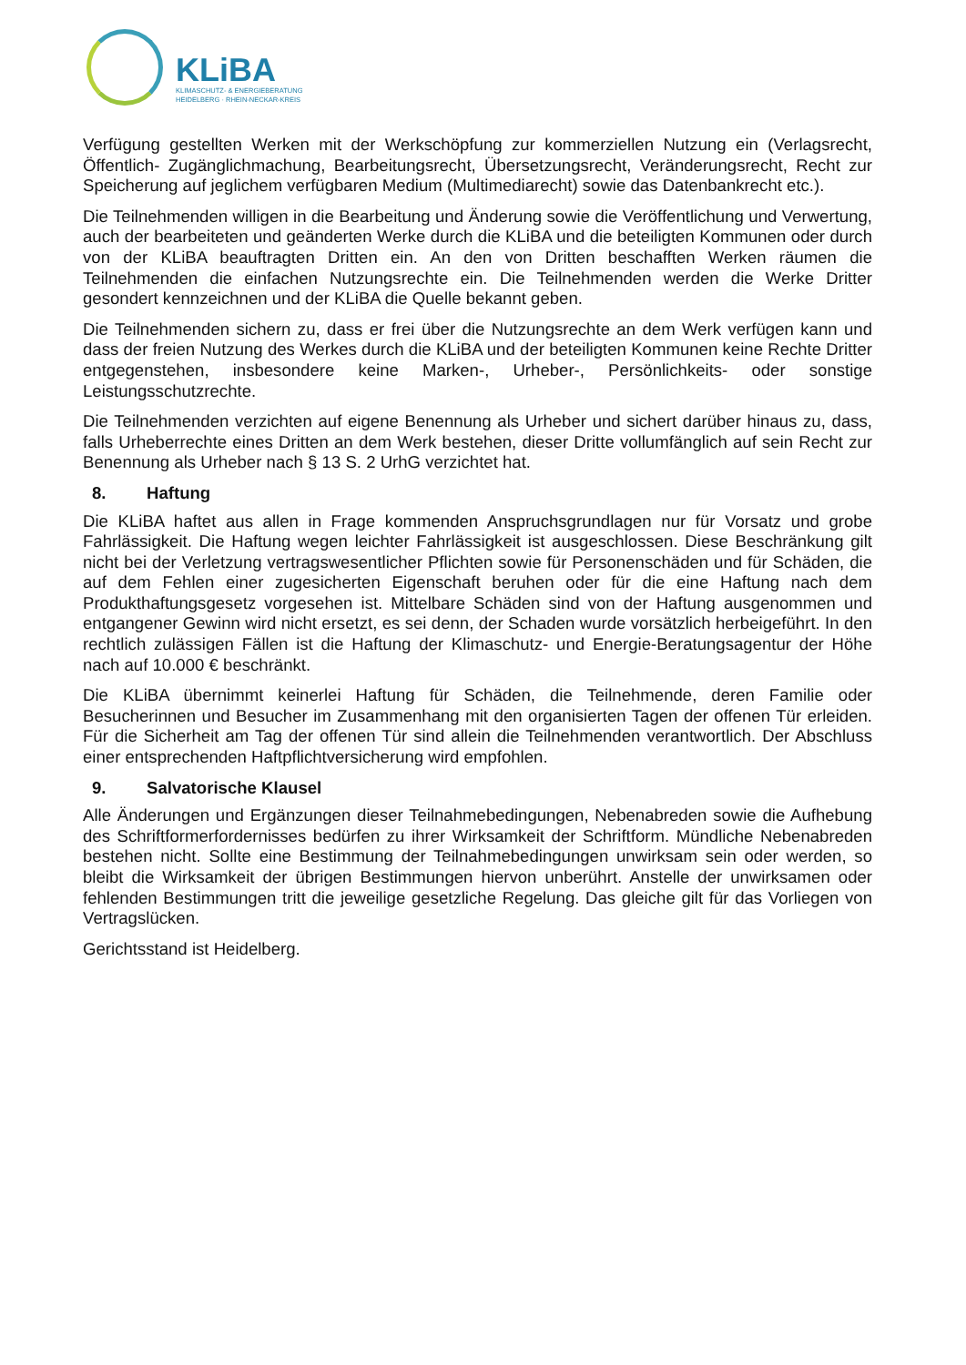KLiBA
KLIMASCHUTZ- & ENERGIEBERATUNG
HEIDELBERG · RHEIN-NECKAR-KREIS
Verfügung gestellten Werken mit der Werkschöpfung zur kommerziellen Nutzung ein (Verlagsrecht, Öffentlich- Zugänglichmachung, Bearbeitungsrecht, Übersetzungsrecht, Veränderungsrecht, Recht zur Speicherung auf jeglichem verfügbaren Medium (Multimediarecht) sowie das Datenbankrecht etc.).
Die Teilnehmenden willigen in die Bearbeitung und Änderung sowie die Veröffentlichung und Verwertung, auch der bearbeiteten und geänderten Werke durch die KLiBA und die beteiligten Kommunen oder durch von der KLiBA beauftragten Dritten ein. An den von Dritten beschafften Werken räumen die Teilnehmenden die einfachen Nutzungsrechte ein. Die Teilnehmenden werden die Werke Dritter gesondert kennzeichnen und der KLiBA die Quelle bekannt geben.
Die Teilnehmenden sichern zu, dass er frei über die Nutzungsrechte an dem Werk verfügen kann und dass der freien Nutzung des Werkes durch die KLiBA und der beteiligten Kommunen keine Rechte Dritter entgegenstehen, insbesondere keine Marken-, Urheber-, Persönlichkeits- oder sonstige Leistungsschutzrechte.
Die Teilnehmenden verzichten auf eigene Benennung als Urheber und sichert darüber hinaus zu, dass, falls Urheberrechte eines Dritten an dem Werk bestehen, dieser Dritte vollumfänglich auf sein Recht zur Benennung als Urheber nach § 13 S. 2 UrhG verzichtet hat.
8. Haftung
Die KLiBA haftet aus allen in Frage kommenden Anspruchsgrundlagen nur für Vorsatz und grobe Fahrlässigkeit. Die Haftung wegen leichter Fahrlässigkeit ist ausgeschlossen. Diese Beschränkung gilt nicht bei der Verletzung vertragswesentlicher Pflichten sowie für Personenschäden und für Schäden, die auf dem Fehlen einer zugesicherten Eigenschaft beruhen oder für die eine Haftung nach dem Produkthaftungsgesetz vorgesehen ist. Mittelbare Schäden sind von der Haftung ausgenommen und entgangener Gewinn wird nicht ersetzt, es sei denn, der Schaden wurde vorsätzlich herbeigeführt. In den rechtlich zulässigen Fällen ist die Haftung der Klimaschutz- und Energie-Beratungsagentur der Höhe nach auf 10.000 € beschränkt.
Die KLiBA übernimmt keinerlei Haftung für Schäden, die Teilnehmende, deren Familie oder Besucherinnen und Besucher im Zusammenhang mit den organisierten Tagen der offenen Tür erleiden. Für die Sicherheit am Tag der offenen Tür sind allein die Teilnehmenden verantwortlich. Der Abschluss einer entsprechenden Haftpflichtversicherung wird empfohlen.
9. Salvatorische Klausel
Alle Änderungen und Ergänzungen dieser Teilnahmebedingungen, Nebenabreden sowie die Aufhebung des Schriftformerfordernisses bedürfen zu ihrer Wirksamkeit der Schriftform. Mündliche Nebenabreden bestehen nicht. Sollte eine Bestimmung der Teilnahmebedingungen unwirksam sein oder werden, so bleibt die Wirksamkeit der übrigen Bestimmungen hiervon unberührt. Anstelle der unwirksamen oder fehlenden Bestimmungen tritt die jeweilige gesetzliche Regelung. Das gleiche gilt für das Vorliegen von Vertragslücken.
Gerichtsstand ist Heidelberg.